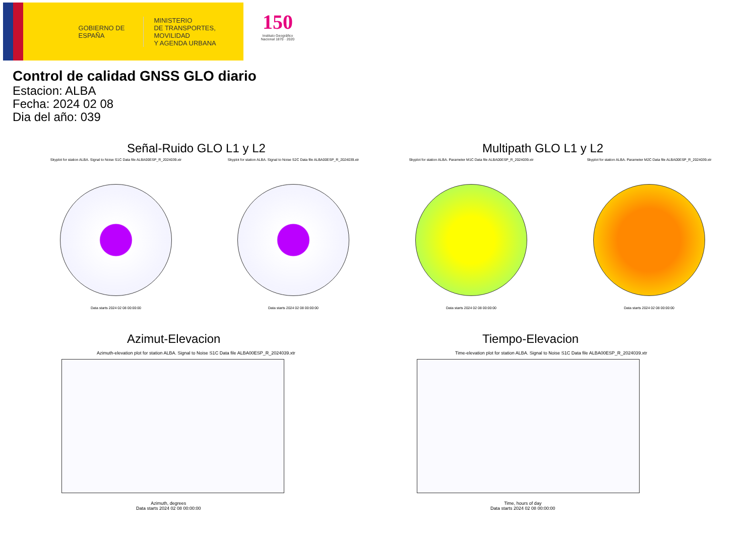GOBIERNO DE ESPAÑA
MINISTERIO
DE TRANSPORTES, MOVILIDAD
Y AGENDA URBANA
150
Instituto Geográfico Nacional 1870 · 2020
Control de calidad GNSS GLO diario
Estacion: ALBA
Fecha: 2024 02 08
Dia del año: 039
Señal-Ruido GLO L1 y L2 Multipath GLO L1 y L2
Skyplot for station ALBA. Signal to Noise S1C Data file ALBA00ESP_R_2024039.xtr
Data starts 2024 02 08 00:00:00
Skyplot for station ALBA. Signal to Noise S2C Data file ALBA00ESP_R_2024039.xtr
Data starts 2024 02 08 00:00:00
Skyplot for station ALBA. Parameter M1C Data file ALBA00ESP_R_2024039.xtr
Data starts 2024 02 08 00:00:00
Skyplot for station ALBA. Parameter M2C Data file ALBA00ESP_R_2024039.xtr
Data starts 2024 02 08 00:00:00
Azimut-Elevacion Tiempo-Elevacion
Azimuth-elevation plot for station ALBA. Signal to Noise S1C Data file ALBA00ESP_R_2024039.xtr
Azimuth, degrees
Data starts 2024 02 08 00:00:00
Time-elevation plot for station ALBA. Signal to Noise S1C Data file ALBA00ESP_R_2024039.xtr
Time, hours of day
Data starts 2024 02 08 00:00:00